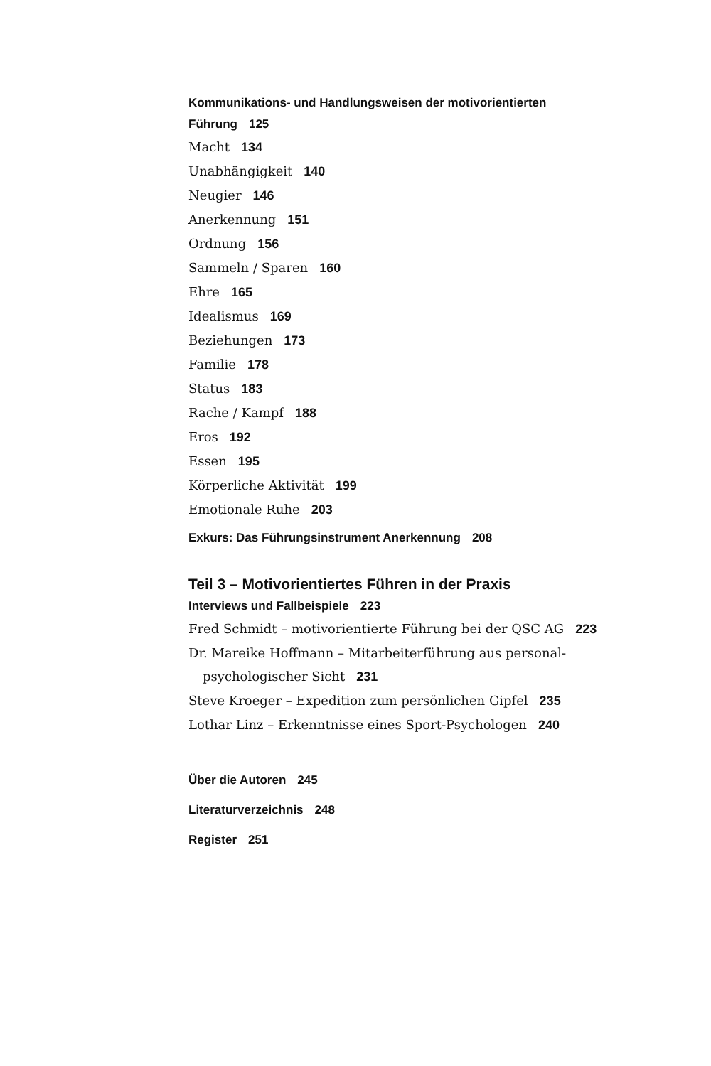Kommunikations- und Handlungsweisen der motivorientierten Führung 125
Macht 134
Unabhängigkeit 140
Neugier 146
Anerkennung 151
Ordnung 156
Sammeln / Sparen 160
Ehre 165
Idealismus 169
Beziehungen 173
Familie 178
Status 183
Rache / Kampf 188
Eros 192
Essen 195
Körperliche Aktivität 199
Emotionale Ruhe 203
Exkurs: Das Führungsinstrument Anerkennung 208
Teil 3 – Motivorientiertes Führen in der Praxis
Interviews und Fallbeispiele 223
Fred Schmidt – motivorientierte Führung bei der QSC AG 223
Dr. Mareike Hoffmann – Mitarbeiterführung aus personal-
psychologischer Sicht 231
Steve Kroeger – Expedition zum persönlichen Gipfel 235
Lothar Linz – Erkenntnisse eines Sport-Psychologen 240
Über die Autoren 245
Literaturverzeichnis 248
Register 251